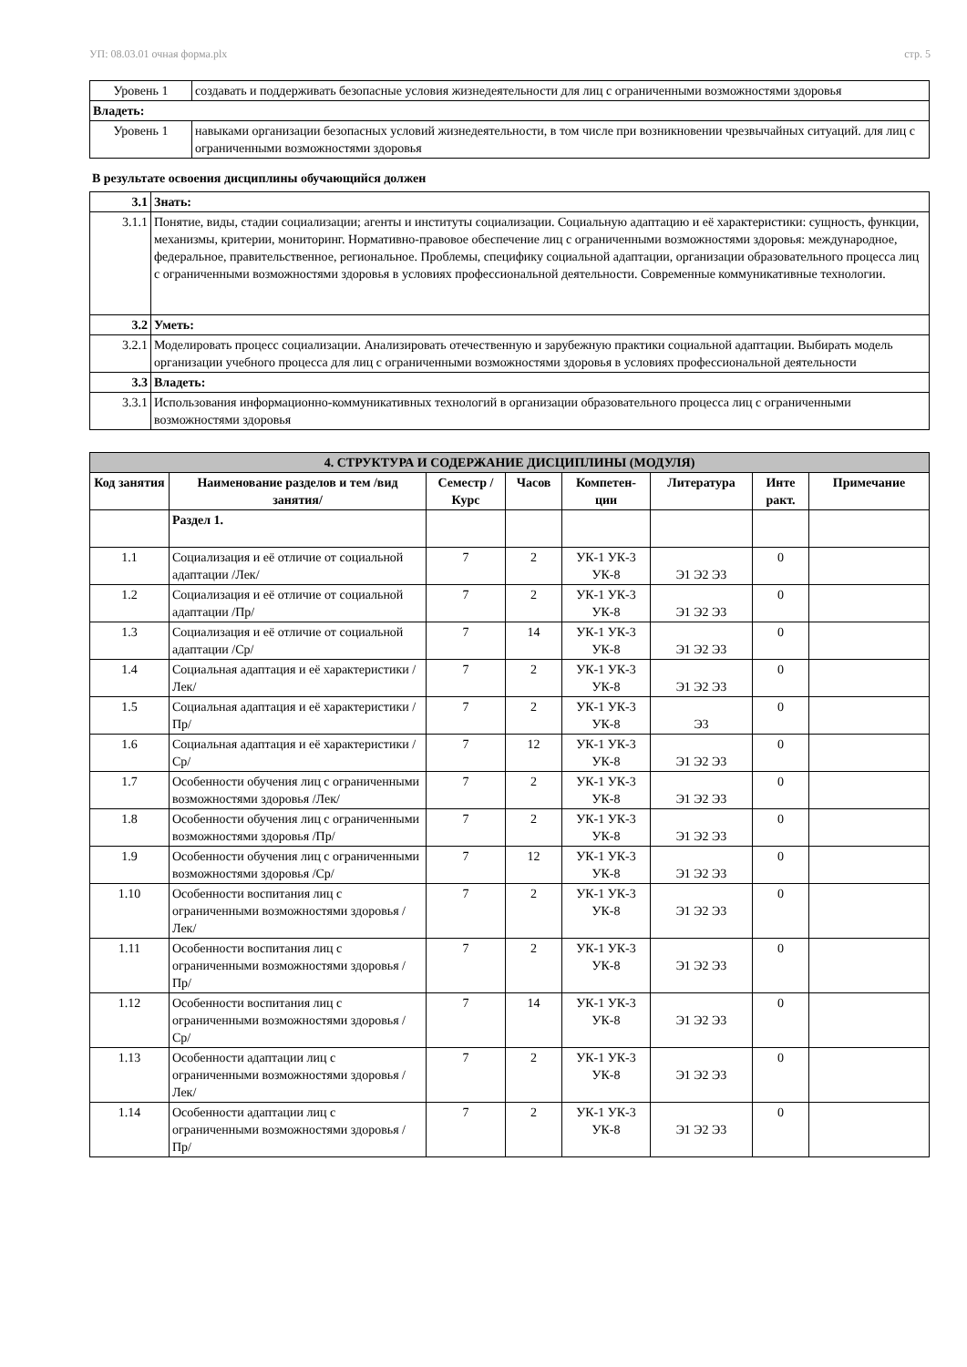УП: 08.03.01 очная форма.plx стр. 5
| Уровень 1 | создавать и поддерживать безопасные условия жизнедеятельности для лиц с ограниченными возможностями здоровья |
| Владеть: | |
| Уровень 1 | навыками организации безопасных условий жизнедеятельности, в том числе при возникновении чрезвычайных ситуаций. для лиц с ограниченными возможностями здоровья |
В результате освоения дисциплины обучающийся должен
| 3.1 | Знать: |
| 3.1.1 | Понятие, виды, стадии социализации; агенты и институты социализации. Социальную адаптацию и её характеристики: сущность, функции, механизмы, критерии, мониторинг. Нормативно-правовое обеспечение лиц с ограниченными возможностями здоровья: международное, федеральное, правительственное, региональное. Проблемы, специфику социальной адаптации, организации образовательного процесса лиц с ограниченными возможностями здоровья в условиях профессиональной деятельности. Современные коммуникативные технологии. |
| 3.2 | Уметь: |
| 3.2.1 | Моделировать процесс социализации. Анализировать отечественную и зарубежную практики социальной адаптации. Выбирать модель организации учебного процесса для лиц с ограниченными возможностями здоровья в условиях профессиональной деятельности |
| 3.3 | Владеть: |
| 3.3.1 | Использования информационно-коммуникативных технологий в организации образовательного процесса лиц с ограниченными возможностями здоровья |
| 4. СТРУКТУРА И СОДЕРЖАНИЕ ДИСЦИПЛИНЫ (МОДУЛЯ) | | | | | | | |
| --- | --- | --- | --- | --- | --- | --- | --- |
| Код занятия | Наименование разделов и тем /вид занятия/ | Семестр / Курс | Часов | Компетен-ции | Литература | Инте ракт. | Примечание |
| | Раздел 1. | | | | | | |
| 1.1 | Социализация и её отличие от социальной адаптации /Лек/ | 7 | 2 | УК-1 УК-3 УК-8 | Э1 Э2 Э3 | 0 | |
| 1.2 | Социализация и её отличие от социальной адаптации /Пр/ | 7 | 2 | УК-1 УК-3 УК-8 | Э1 Э2 Э3 | 0 | |
| 1.3 | Социализация и её отличие от социальной адаптации /Ср/ | 7 | 14 | УК-1 УК-3 УК-8 | Э1 Э2 Э3 | 0 | |
| 1.4 | Социальная адаптация и её характеристики /Лек/ | 7 | 2 | УК-1 УК-3 УК-8 | Э1 Э2 Э3 | 0 | |
| 1.5 | Социальная адаптация и её характеристики /Пр/ | 7 | 2 | УК-1 УК-3 УК-8 | Э3 | 0 | |
| 1.6 | Социальная адаптация и её характеристики /Ср/ | 7 | 12 | УК-1 УК-3 УК-8 | Э1 Э2 Э3 | 0 | |
| 1.7 | Особенности обучения лиц с ограниченными возможностями здоровья /Лек/ | 7 | 2 | УК-1 УК-3 УК-8 | Э1 Э2 Э3 | 0 | |
| 1.8 | Особенности обучения лиц с ограниченными возможностями здоровья /Пр/ | 7 | 2 | УК-1 УК-3 УК-8 | Э1 Э2 Э3 | 0 | |
| 1.9 | Особенности обучения лиц с ограниченными возможностями здоровья /Ср/ | 7 | 12 | УК-1 УК-3 УК-8 | Э1 Э2 Э3 | 0 | |
| 1.10 | Особенности воспитания лиц с ограниченными возможностями здоровья /Лек/ | 7 | 2 | УК-1 УК-3 УК-8 | Э1 Э2 Э3 | 0 | |
| 1.11 | Особенности воспитания лиц с ограниченными возможностями здоровья /Пр/ | 7 | 2 | УК-1 УК-3 УК-8 | Э1 Э2 Э3 | 0 | |
| 1.12 | Особенности воспитания лиц с ограниченными возможностями здоровья /Ср/ | 7 | 14 | УК-1 УК-3 УК-8 | Э1 Э2 Э3 | 0 | |
| 1.13 | Особенности адаптации лиц с ограниченными возможностями здоровья /Лек/ | 7 | 2 | УК-1 УК-3 УК-8 | Э1 Э2 Э3 | 0 | |
| 1.14 | Особенности адаптации лиц с ограниченными возможностями здоровья /Пр/ | 7 | 2 | УК-1 УК-3 УК-8 | Э1 Э2 Э3 | 0 | |